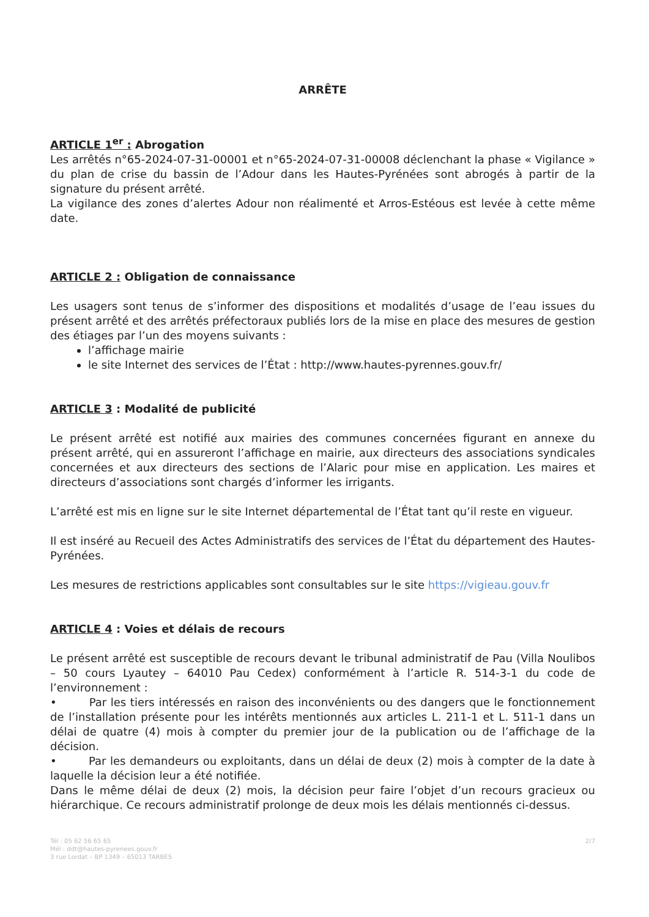ARRÊTE
ARTICLE 1<sup>er</sup> : Abrogation
Les arrêtés n°65-2024-07-31-00001 et n°65-2024-07-31-00008 déclenchant la phase « Vigilance » du plan de crise du bassin de l’Adour dans les Hautes-Pyrénées sont abrogés à partir de la signature du présent arrêté.
La vigilance des zones d’alertes Adour non réalimenté et Arros-Estéous est levée à cette même date.
ARTICLE 2 : Obligation de connaissance
Les usagers sont tenus de s’informer des dispositions et modalités d’usage de l’eau issues du présent arrêté et des arrêtés préfectoraux publiés lors de la mise en place des mesures de gestion des étiages par l’un des moyens suivants :
l’affichage mairie
le site Internet des services de l’État : http://www.hautes-pyrennes.gouv.fr/
ARTICLE 3 : Modalité de publicité
Le présent arrêté est notifié aux mairies des communes concernées figurant en annexe du présent arrêté, qui en assureront l’affichage en mairie, aux directeurs des associations syndicales concernées et aux directeurs des sections de l’Alaric pour mise en application. Les maires et directeurs d’associations sont chargés d’informer les irrigants.
L’arrêté est mis en ligne sur le site Internet départemental de l’État tant qu’il reste en vigueur.
Il est inséré au Recueil des Actes Administratifs des services de l’État du département des Hautes-Pyrénées.
Les mesures de restrictions applicables sont consultables sur le site https://vigieau.gouv.fr
ARTICLE 4 : Voies et délais de recours
Le présent arrêté est susceptible de recours devant le tribunal administratif de Pau (Villa Noulibos – 50 cours Lyautey – 64010 Pau Cedex) conformément à l’article R. 514-3-1 du code de l’environnement :
• Par les tiers intéressés en raison des inconvénients ou des dangers que le fonctionnement de l’installation présente pour les intérêts mentionnés aux articles L. 211-1 et L. 511-1 dans un délai de quatre (4) mois à compter du premier jour de la publication ou de l’affichage de la décision.
• Par les demandeurs ou exploitants, dans un délai de deux (2) mois à compter de la date à laquelle la décision leur a été notifiée.
Dans le même délai de deux (2) mois, la décision peur faire l’objet d’un recours gracieux ou hiérarchique. Ce recours administratif prolonge de deux mois les délais mentionnés ci-dessus.
Tél : 05 62 56 65 65
Mél : ddt@hautes-pyrenees.gouv.fr
3 rue Lordat – BP 1349 – 65013 TARBES
2/7